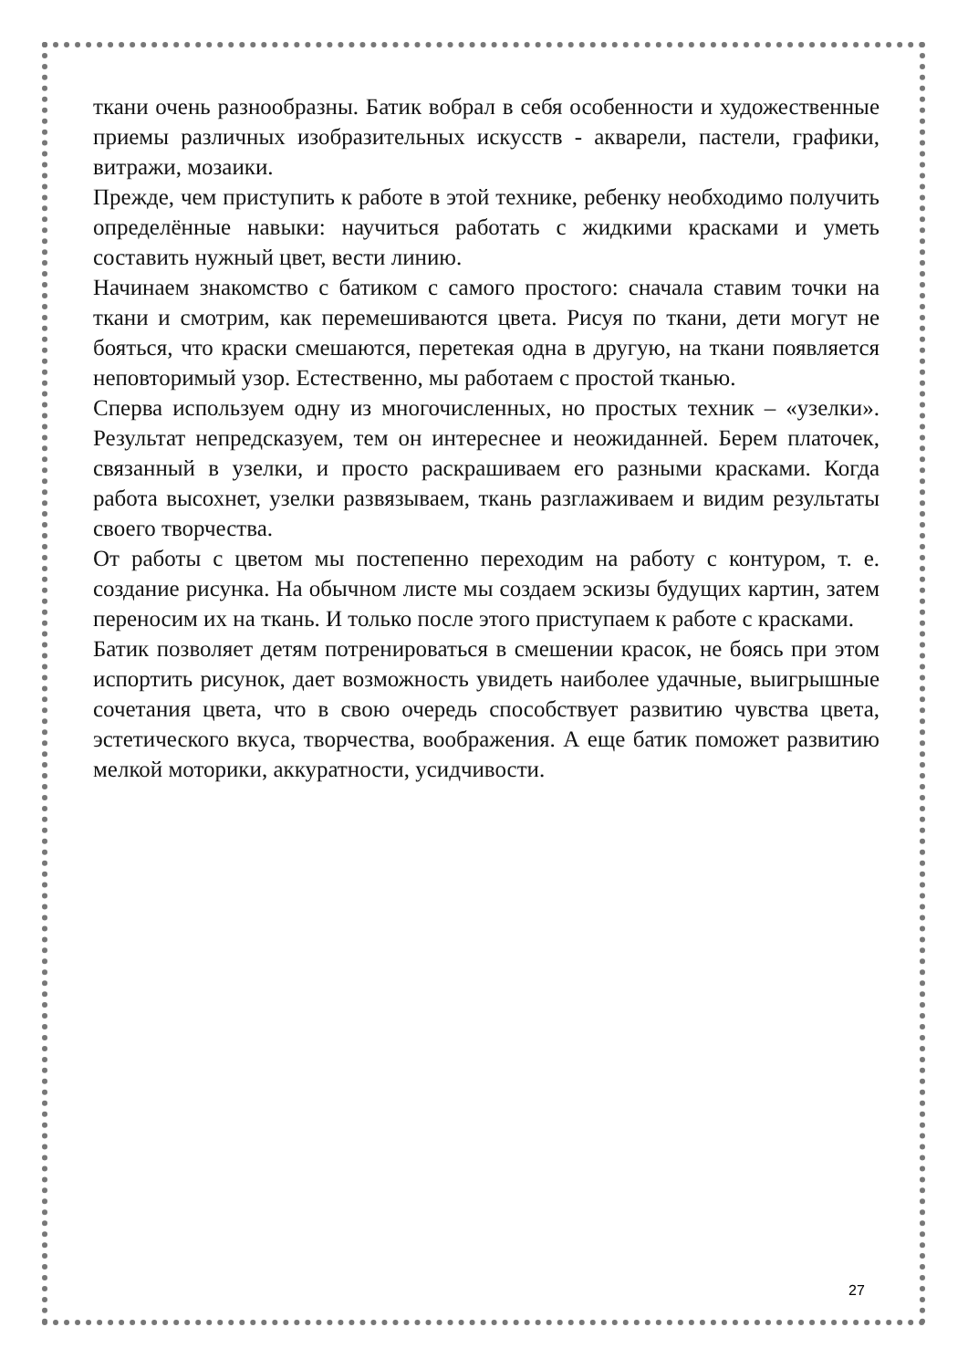ткани очень разнообразны. Батик вобрал в себя особенности и художественные приемы различных изобразительных искусств - акварели, пастели, графики, витражи, мозаики.
Прежде, чем приступить к работе в этой технике, ребенку необходимо получить определённые навыки: научиться работать с жидкими красками и уметь составить нужный цвет, вести линию.
Начинаем знакомство с батиком с самого простого: сначала ставим точки на ткани и смотрим, как перемешиваются цвета. Рисуя по ткани, дети могут не бояться, что краски смешаются, перетекая одна в другую, на ткани появляется неповторимый узор. Естественно, мы работаем с простой тканью.
Сперва используем одну из многочисленных, но простых техник – «узелки». Результат непредсказуем, тем он интереснее и неожиданней. Берем платочек, связанный в узелки, и просто раскрашиваем его разными красками. Когда работа высохнет, узелки развязываем, ткань разглаживаем и видим результаты своего творчества.
От работы с цветом мы постепенно переходим на работу с контуром, т. е. создание рисунка. На обычном листе мы создаем эскизы будущих картин, затем переносим их на ткань. И только после этого приступаем к работе с красками.
Батик позволяет детям потренироваться в смешении красок, не боясь при этом испортить рисунок, дает возможность увидеть наиболее удачные, выигрышные сочетания цвета, что в свою очередь способствует развитию чувства цвета, эстетического вкуса, творчества, воображения. А еще батик поможет развитию мелкой моторики, аккуратности, усидчивости.
27